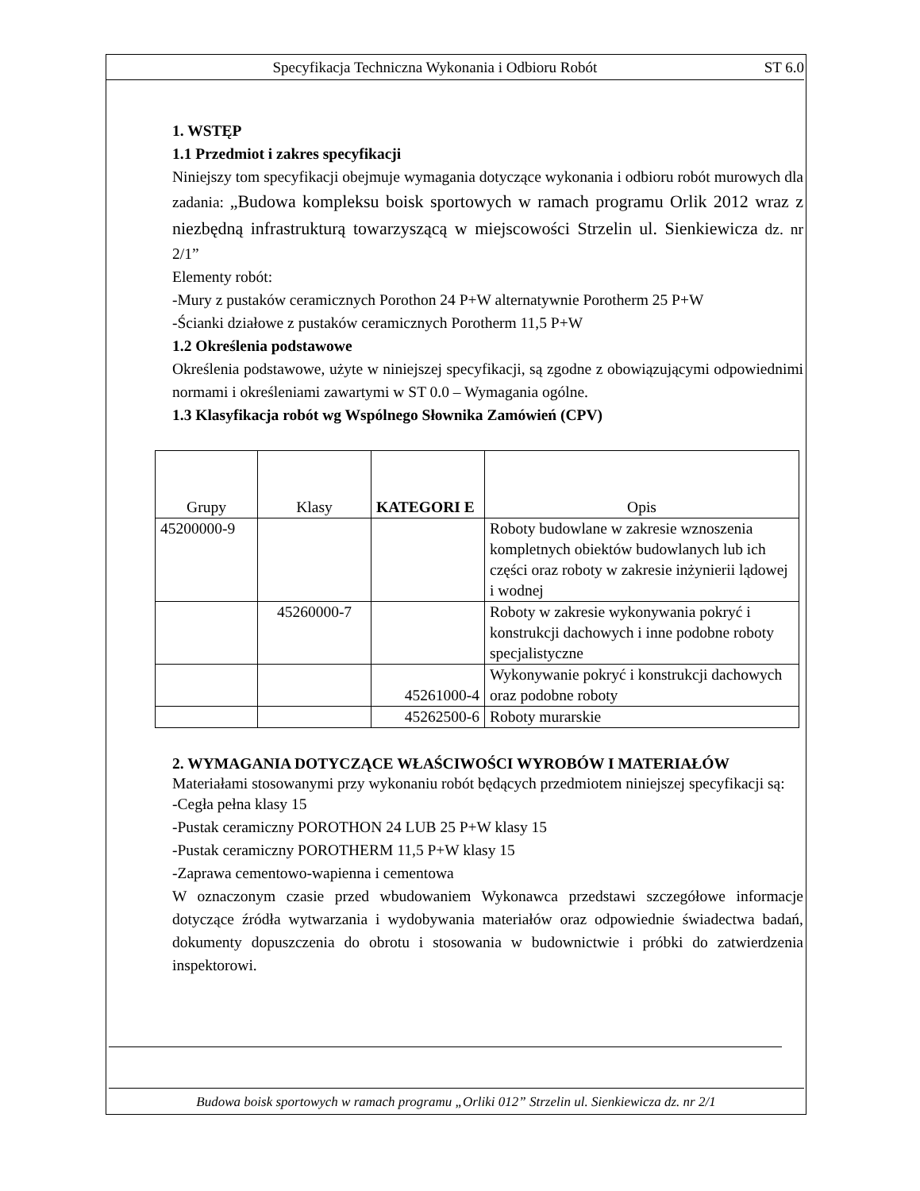Specyfikacja Techniczna Wykonania i Odbioru Robót ST 6.0
1. WSTĘP
1.1 Przedmiot i zakres specyfikacji
Niniejszy tom specyfikacji obejmuje wymagania dotyczące wykonania i odbioru robót murowych dla zadania: „Budowa kompleksu boisk sportowych w ramach programu Orlik 2012 wraz z niezbędną infrastrukturą towarzyszącą w miejscowości Strzelin ul. Sienkiewicza dz. nr 2/1”
Elementy robót:
-Mury z pustaków ceramicznych Porothon 24 P+W alternatywnie Porotherm 25 P+W
-Ścianki działowe z pustaków ceramicznych Porotherm 11,5 P+W
1.2 Określenia podstawowe
Określenia podstawowe, użyte w niniejszej specyfikacji, są zgodne z obowiązującymi odpowiednimi normami i określeniami zawartymi w ST 0.0 – Wymagania ogólne.
1.3 Klasyfikacja robót wg Wspólnego Słownika Zamówień (CPV)
| Grupy | Klasy | KATEGORI E | Opis |
| --- | --- | --- | --- |
| 45200000-9 | | | Roboty budowlane w zakresie wznoszenia kompletnych obiektów budowlanych lub ich części oraz roboty w zakresie inżynierii lądowej i wodnej |
| | 45260000-7 | | Roboty w zakresie wykonywania pokryć i konstrukcji dachowych i inne podobne roboty specjalistyczne |
| | | 45261000-4 | Wykonywanie pokryć i konstrukcji dachowych oraz podobne roboty |
| | | 45262500-6 | Roboty murarskie |
2. WYMAGANIA DOTYCZĄCE WŁAŚCIWOŚCI WYROBÓW I MATERIAŁÓW
Materiałami stosowanymi przy wykonaniu robót będących przedmiotem niniejszej specyfikacji są:
-Cegła pełna klasy 15
-Pustak ceramiczny POROTHON 24 LUB 25 P+W klasy 15
-Pustak ceramiczny POROTHERM 11,5 P+W klasy 15
-Zaprawa cementowo-wapienna i cementowa
W oznaczonym czasie przed wbudowaniem Wykonawca przedstawi szczegółowe informacje dotyczące źródła wytwarzania i wydobywania materiałów oraz odpowiednie świadectwa badań, dokumenty dopuszczenia do obrotu i stosowania w budownictwie i próbki do zatwierdzenia inspektorowi.
Budowa boisk sportowych w ramach programu „Orliki 012” Strzelin ul. Sienkiewicza dz. nr 2/1